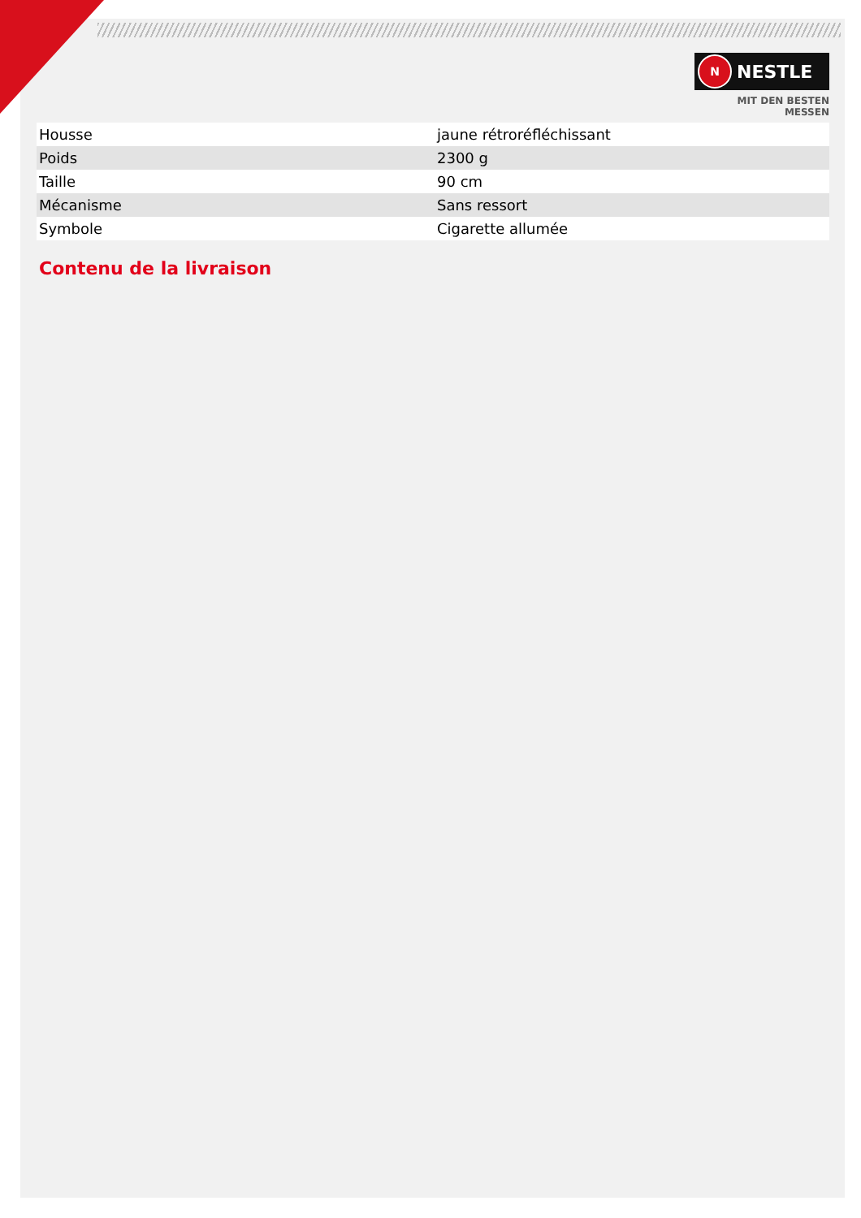N NESTLE
MIT DEN BESTEN MESSEN
| Housse | jaune rétroréfléchissant |
| Poids | 2300 g |
| Taille | 90 cm |
| Mécanisme | Sans ressort |
| Symbole | Cigarette allumée |
Contenu de la livraison